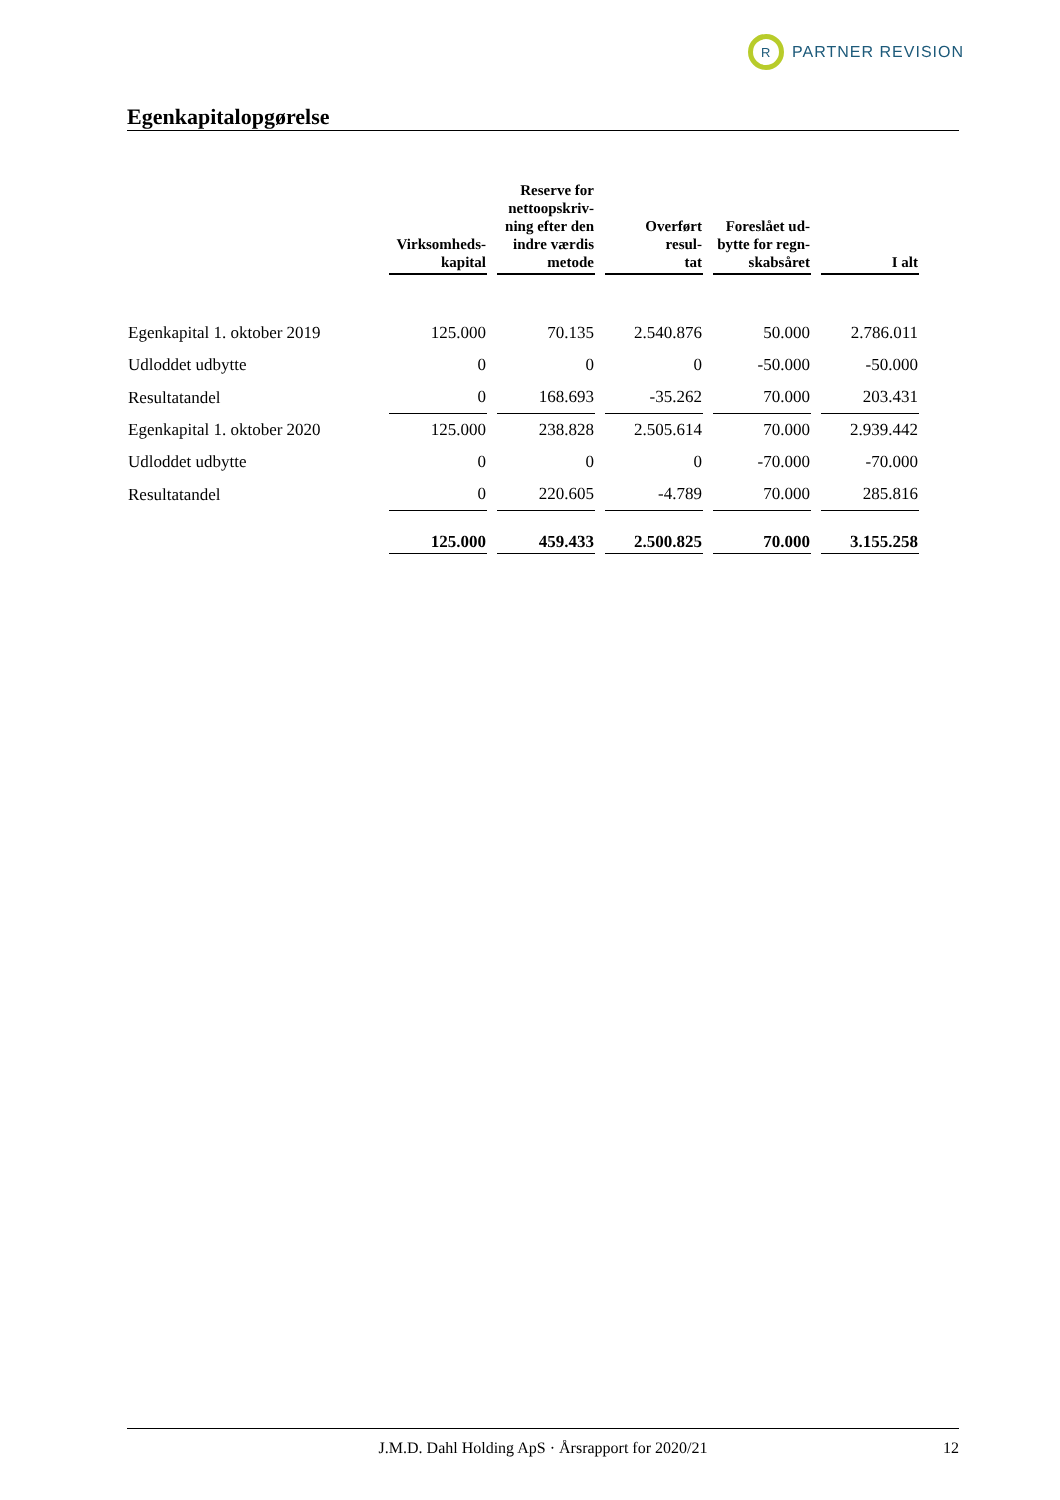R
PARTNER REVISION
Egenkapitalopgørelse
| | Virksomheds- kapital | Reserve for nettoopskriv- ning efter den indre værdis metode | Overført resul- tat | Foreslået ud- bytte for regn- skabsåret | I alt |
| --- | --- | --- | --- | --- | --- |
| Egenkapital 1. oktober 2019 | 125.000 | 70.135 | 2.540.876 | 50.000 | 2.786.011 |
| Udloddet udbytte | 0 | 0 | 0 | -50.000 | -50.000 |
| Resultatandel | 0 | 168.693 | -35.262 | 70.000 | 203.431 |
| Egenkapital 1. oktober 2020 | 125.000 | 238.828 | 2.505.614 | 70.000 | 2.939.442 |
| Udloddet udbytte | 0 | 0 | 0 | -70.000 | -70.000 |
| Resultatandel | 0 | 220.605 | -4.789 | 70.000 | 285.816 |
| | 125.000 | 459.433 | 2.500.825 | 70.000 | 3.155.258 |
J.M.D. Dahl Holding ApS · Årsrapport for 2020/21 12